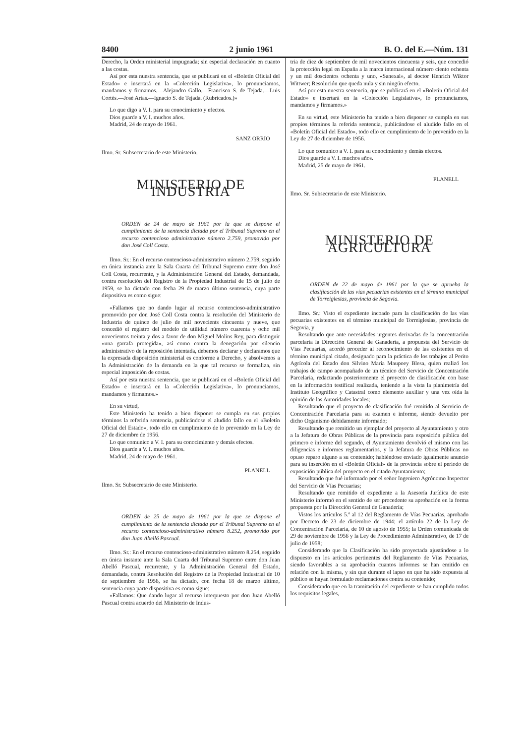8400 2 junio 1961 B. O. del E.—Núm. 131
Derecho, la Orden ministerial impugnada; sin especial declaración en cuanto a las costas.
Así por esta nuestra sentencia, que se publicará en el «Boletín Oficial del Estado» e insertará en la «Colección Legislativa», lo pronunciamos, mandamos y firmamos.—Alejandro Gallo.—Francisco S. de Tejada.—Luis Cortés.—José Arias.—Ignacio S. de Tejada. (Rubricados.)»
Lo que digo a V. I. para su conocimiento y efectos.
Dios guarde a V. I. muchos años.
Madrid, 24 de mayo de 1961.
SANZ ORRIO
Ilmo. Sr. Subsecretario de este Ministerio.
MINISTERIO DE INDUSTRIA
ORDEN de 24 de mayo de 1961 por la que se dispone el cumplimiento de la sentencia dictada por el Tribunal Supremo en el recurso contencioso administrativo número 2.759, promovido por don José Coll Costa.
Ilmo. Sr.: En el recurso contencioso-administrativo número 2.759, seguido en única instancia ante la Sala Cuarta del Tribunal Supremo entre don José Coll Costa, recurrente, y la Administración General del Estado, demandada, contra resolución del Registro de la Propiedad Industrial de 15 de julio de 1959, se ha dictado con fecha 29 de marzo último sentencia, cuya parte dispositiva es como sigue:
«Fallamos que no dando lugar al recurso contencioso-administrativo promovido por don José Coll Costa contra la resolución del Ministerio de Industria de quince de julio de mil novecients cincuenta y nueve, que concedió el registro del modelo de utilidad número cuarenta y ocho mil novecientos treinta y dos a favor de don Miguel Molins Rey, para distinguir «una garrafa protegida», así como contra la denegación por silencio administrativo de la reposición intentada, debemos declarar y declaramos que la expresada disposición ministerial es conforme a Derecho, y absolvemos a la Administración de la demanda en la que tal recurso se formaliza, sin especial imposición de costas.
Así por esta nuestra sentencia, que se publicará en el «Boletín Oficial del Estado» e insertará en la «Colección Legislativa», lo pronunciamos, mandamos y firmamos.»
En su virtud,
Este Ministerio ha tenido a bien disponer se cumpla en sus propios términos la referida sentencia, publicándose el aludido fallo en el «Boletín Oficial del Estado», todo ello en cumplimiento de lo prevenido en la Ley de 27 de diciembre de 1956.
Lo que comunico a V. I. para su conocimiento y demás efectos.
Dios guarde a V. I. muchos años.
Madrid, 24 de mayo de 1961.
PLANELL
Ilmo. Sr. Subsecretario de este Ministerio.
ORDEN de 25 de mayo de 1961 por la que se dispone el cumplimiento de la sentencia dictada por el Tribunal Supremo en el recurso contencioso-administrativo número 8.252, promovido por don Juan Abelló Pascual.
Ilmo. Sr.: En el recurso contencioso-administrativo número 8.254, seguido en única instante ante la Sala Cuarta del Tribunal Supremo entre don Juan Abelló Pascual, recurrente, y la Administración General del Estado, demandada, contra Resolución del Registro de la Propiedad Industrial de 10 de septiembre de 1956, se ha dictado, con fecha 18 de marzo último, sentencia cuya parte dispositiva es como sigue:
«Fallamos: Que dando lugar al recurso interpuesto por don Juan Abelló Pascual contra acuerdo del Ministerio de Indus-
tria de diez de septiembre de mil novecientos cincuenta y seis, que concedió la protección legal en España a la marca internacional número ciento ochenta y un mil doscientos ochenta y uno, «Sanexal», al doctor Henrich Wiktor Wittwer; Resolución que queda nula y sin ningún efecto.
Así por esta nuestra sentencia, que se publicará en el «Boletín Oficial del Estado» e insertará en la «Colección Legislativa», lo pronunciamos, mandamos y firmamos.»
En su virtud, este Ministerio ha tenido a bien disponer se cumpla en sus propios términos la referida sentencia, publicándose el aludido fallo en el «Boletín Oficial del Estado», todo ello en cumplimiento de lo prevenido en la Ley de 27 de diciembre de 1956.
Lo que comunico a V. I. para su conocimiento y demás efectos.
Dios guarde a V. I. muchos años.
Madrid, 25 de mayo de 1961.
PLANELL
Ilmo. Sr. Subsecretario de este Ministerio.
MINISTERIO DE AGRICULTURA
ORDEN de 22 de mayo de 1961 por la que se aprueba la clasificación de las vías pecuarias existentes en el término municipal de Torreiglesias, provincia de Segovia.
Ilmo. Sr.: Visto el expediente incoado para la clasificación de las vías pecuarias existentes en el término municipal de Torreiglesias, provincia de Segovia, y
Resultando que ante necesidades urgentes derivadas de la concentración parcelaria la Dirección General de Ganadería, a propuesta del Servicio de Vías Pecuarias, acordó proceder al reconocimiento de las existentes en el término municipal citado, designado para la práctica de los trabajos al Perito Agrícola del Estado don Silvino María Maupoey Blesa, quien realizó los trabajos de campo acompañado de un técnico del Servicio de Concentración Parcelaria, redactando posteriormente el proyecto de clasificación con base en la información testifical realizada, teniendo a la vista la planimetría del Instituto Geográfico y Catastral como elemento auxiliar y una vez oída la opinión de las Autoridades locales;
Resultando que el proyecto de clasificación fué remitido al Servicio de Concentración Parcelaria para su examen e informe, siendo devuelto por dicho Organismo debidamente informado;
Resultando que remitido un ejemplar del proyecto al Ayuntamiento y otro a la Jefatura de Obras Públicas de la provincia para exposición pública del primero e informe del segundo, el Ayuntamiento devolvió el mismo con las diligencias e informes reglamentarios, y la Jefatura de Obras Públicas no opuso reparo alguno a su contenido; habiéndose enviado igualmente anuncio para su inserción en el «Boletín Oficial» de la provincia sobre el período de exposición pública del proyecto en el citado Ayuntamiento;
Resultando que fué informado por el señor Ingeniero Agrónomo Inspector del Servicio de Vías Pecuarias;
Resultando que remitido el expediente a la Asesoría Jurídica de este Ministerio informó en el sentido de ser procedente su aprobación en la forma propuesta por la Dirección General de Ganadería;
Vistos los artículos 5.º al 12 del Reglamento de Vías Pecuarias, aprobado por Decreto de 23 de diciembre de 1944; el artículo 22 de la Ley de Concentración Parcelaria, de 10 de agosto de 1955; la Orden comunicada de 29 de noviembre de 1956 y la Ley de Procedimiento Administrativo, de 17 de julio de 1958;
Considerando que la Clasificación ha sido proyectada ajustándose a lo dispuesto en los artículos pertinentes del Reglamento de Vías Pecuarias, siendo favorables a su aprobación cuantos informes se han emitido en relación con la misma, y sin que durante el lapso en que ha sido expuesta al público se hayan formulado reclamaciones contra su contenido;
Considerando que en la tramitación del expediente se han cumplido todos los requisitos legales,